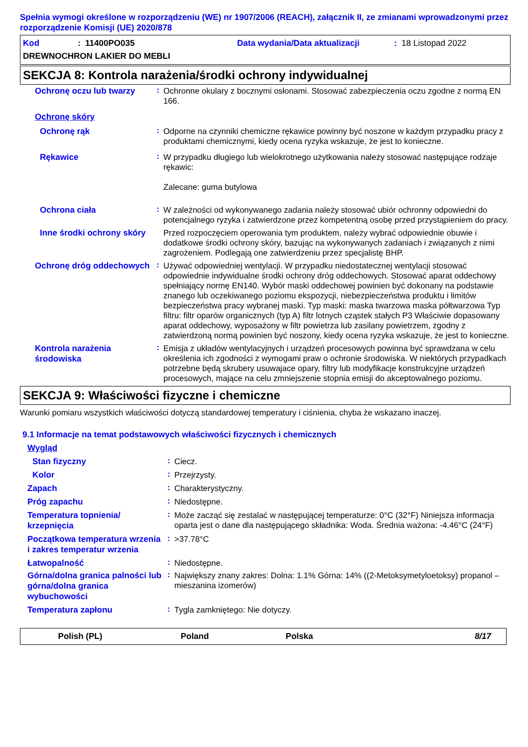Spełnia wymogi określone w rozporządzeniu (WE) nr 1907/2006 (REACH), załącznik II, ze zmianami wprowadzonymi przez rozporządzenie Komisji (UE) 2020/878
Kod: 11400PO035 Data wydania/Data aktualizacji: 18 Listopad 2022
DREWNOCHRON LAKIER DO MEBLI
SEKCJA 8: Kontrola narażenia/środki ochrony indywidualnej
Ochronę oczu lub twarzy
:
Ochronne okulary z bocznymi osłonami. Stosować zabezpieczenia oczu zgodne z normą EN 166.
Ochronę skóry
Ochronę rąk
:
Odporne na czynniki chemiczne rękawice powinny być noszone w każdym przypadku pracy z produktami chemicznymi, kiedy ocena ryzyka wskazuje, że jest to konieczne.
Rękawice
:
W przypadku długiego lub wielokrotnego użytkowania należy stosować następujące rodzaje rękawic:
Zalecane: guma butylowa
Ochrona ciała
:
W zależności od wykonywanego zadania należy stosować ubiór ochronny odpowiedni do potencjalnego ryzyka i zatwierdzone przez kompetentną osobę przed przystąpieniem do pracy.
Inne środki ochrony skóry
Przed rozpoczęciem operowania tym produktem, należy wybrać odpowiednie obuwie i dodatkowe środki ochrony skóry, bazując na wykonywanych zadaniach i związanych z nimi zagrożeniem. Podlegają one zatwierdzeniu przez specjalistę BHP.
Ochronę dróg oddechowych
:
Używać odpowiedniej wentylacji. W przypadku niedostatecznej wentylacji stosować odpowiednie indywidualne środki ochrony dróg oddechowych. Stosować aparat oddechowy spełniający normę EN140. Wybór maski oddechowej powinien być dokonany na podstawie znanego lub oczekiwanego poziomu ekspozycji, niebezpieczeństwa produktu i limitów bezpieczeństwa pracy wybranej maski. Typ maski: maska twarzowa maska półtwarzowa Typ filtru: filtr oparów organicznych (typ A) filtr lotnych cząstek stałych P3 Właściwie dopasowany aparat oddechowy, wyposażony w filtr powietrza lub zasilany powietrzem, zgodny z zatwierdzoną normą powinien być noszony, kiedy ocena ryzyka wskazuje, że jest to konieczne.
Kontrola narażenia środowiska
:
Emisja z układów wentylacyjnych i urządzeń procesowych powinna być sprawdzana w celu określenia ich zgodności z wymogami praw o ochronie środowiska. W niektórych przypadkach potrzebne będą skrubery usuwajace opary, filtry lub modyfikacje konstrukcyjne urządzeń procesowych, mające na celu zmniejszenie stopnia emisji do akceptowalnego poziomu.
SEKCJA 9: Właściwości fizyczne i chemiczne
Warunki pomiaru wszystkich właściwości dotyczą standardowej temperatury i ciśnienia, chyba że wskazano inaczej.
9.1 Informacje na temat podstawowych właściwości fizycznych i chemicznych
Wygląd
Stan fizyczny
:
Ciecz.
Kolor
:
Przejrzysty.
Zapach
:
Charakterystyczny.
Próg zapachu
:
Niedostępne.
Temperatura topnienia/ krzepnięcia
:
Może zacząć się zestalać w następującej temperaturze: 0°C (32°F) Niniejsza informacja oparta jest o dane dla następującego składnika: Woda. Średnia ważona: -4.46°C (24°F)
Początkowa temperatura wrzenia i zakres temperatur wrzenia
:
>37.78°C
Łatwopalność
:
Niedostępne.
Górna/dolna granica palności lub górna/dolna granica wybuchowości
:
Największy znany zakres: Dolna: 1.1% Górna: 14% ((2-Metoksymetyloetoksy) propanol – mieszanina izomerów)
Temperatura zapłonu
:
Tygla zamkniętego: Nie dotyczy.
Polish (PL) Poland Polska 8/17